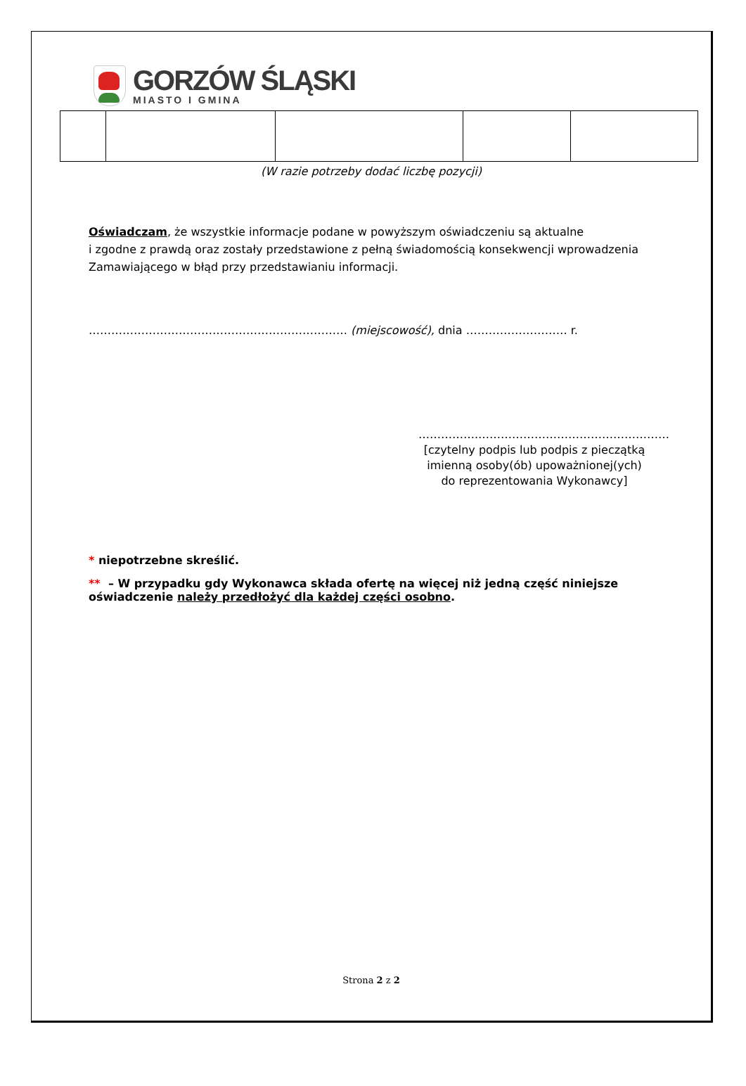GORZÓW ŚLĄSKI
MIASTO I GMINA
(W razie potrzeby dodać liczbę pozycji)
Oświadczam, że wszystkie informacje podane w powyższym oświadczeniu są aktualne
i zgodne z prawdą oraz zostały przedstawione z pełną świadomością konsekwencji wprowadzenia Zamawiającego w błąd przy przedstawianiu informacji.
…………………………………………………………… (miejscowość), dnia ……………………… r.
…………….……………………………………………
[czytelny podpis lub podpis z pieczątką imienną osoby(ób) upoważnionej(ych) do reprezentowania Wykonawcy]
* niepotrzebne skreślić.
** – W przypadku gdy Wykonawca składa ofertę na więcej niż jedną część niniejsze oświadczenie należy przedłożyć dla każdej części osobno.
Strona 2 z 2